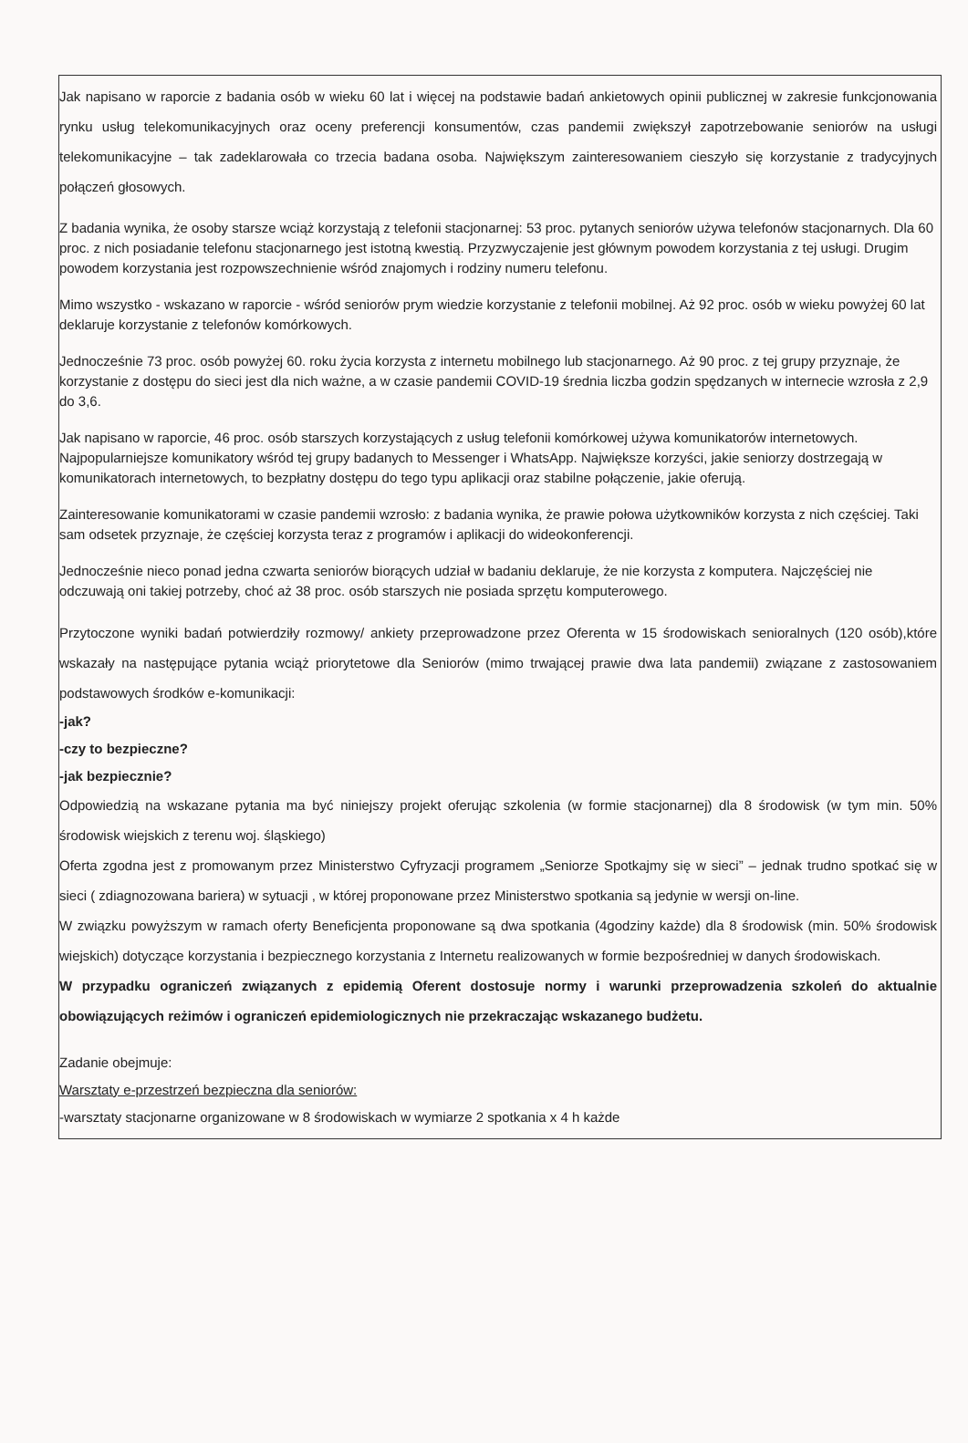Jak napisano w raporcie z badania osób w wieku 60 lat i więcej na podstawie badań ankietowych opinii publicznej w zakresie funkcjonowania rynku usług telekomunikacyjnych oraz oceny preferencji konsumentów, czas pandemii zwiększył zapotrzebowanie seniorów na usługi telekomunikacyjne – tak zadeklarowała co trzecia badana osoba. Największym zainteresowaniem cieszyło się korzystanie z tradycyjnych połączeń głosowych.
Z badania wynika, że osoby starsze wciąż korzystają z telefonii stacjonarnej: 53 proc. pytanych seniorów używa telefonów stacjonarnych. Dla 60 proc. z nich posiadanie telefonu stacjonarnego jest istotną kwestią. Przyzwyczajenie jest głównym powodem korzystania z tej usługi. Drugim powodem korzystania jest rozpowszechnienie wśród znajomych i rodziny numeru telefonu.
Mimo wszystko - wskazano w raporcie - wśród seniorów prym wiedzie korzystanie z telefonii mobilnej. Aż 92 proc. osób w wieku powyżej 60 lat deklaruje korzystanie z telefonów komórkowych.
Jednocześnie 73 proc. osób powyżej 60. roku życia korzysta z internetu mobilnego lub stacjonarnego. Aż 90 proc. z tej grupy przyznaje, że korzystanie z dostępu do sieci jest dla nich ważne, a w czasie pandemii COVID-19 średnia liczba godzin spędzanych w internecie wzrosła z 2,9 do 3,6.
Jak napisano w raporcie, 46 proc. osób starszych korzystających z usług telefonii komórkowej używa komunikatorów internetowych. Najpopularniejsze komunikatory wśród tej grupy badanych to Messenger i WhatsApp. Największe korzyści, jakie seniorzy dostrzegają w komunikatorach internetowych, to bezpłatny dostępu do tego typu aplikacji oraz stabilne połączenie, jakie oferują.
Zainteresowanie komunikatorami w czasie pandemii wzrosło: z badania wynika, że prawie połowa użytkowników korzysta z nich częściej. Taki sam odsetek przyznaje, że częściej korzysta teraz z programów i aplikacji do wideokonferencji.
Jednocześnie nieco ponad jedna czwarta seniorów biorących udział w badaniu deklaruje, że nie korzysta z komputera. Najczęściej nie odczuwają oni takiej potrzeby, choć aż 38 proc. osób starszych nie posiada sprzętu komputerowego.
Przytoczone wyniki badań potwierdziły rozmowy/ ankiety przeprowadzone przez Oferenta w 15 środowiskach senioralnych (120 osób),które wskazały na następujące pytania wciąż priorytetowe dla Seniorów (mimo trwającej prawie dwa lata pandemii) związane z zastosowaniem podstawowych środków e-komunikacji:
-jak?
-czy to bezpieczne?
-jak bezpiecznie?
Odpowiedzią na wskazane pytania ma być niniejszy projekt oferując szkolenia (w formie stacjonarnej) dla 8 środowisk (w tym min. 50% środowisk wiejskich z terenu woj. śląskiego)
Oferta zgodna jest z promowanym przez Ministerstwo Cyfryzacji programem „Seniorze Spotkajmy się w sieci” – jednak trudno spotkać się w sieci ( zdiagnozowana bariera) w sytuacji , w której proponowane przez Ministerstwo spotkania są jedynie w wersji on-line.
W związku powyższym w ramach oferty Beneficjenta proponowane są dwa spotkania (4godziny każde) dla 8 środowisk (min. 50% środowisk wiejskich) dotyczące korzystania i bezpiecznego korzystania z Internetu realizowanych w formie bezpośredniej w danych środowiskach.
W przypadku ograniczeń związanych z epidemią Oferent dostosuje normy i warunki przeprowadzenia szkoleń do aktualnie obowiązujących reżimów i ograniczeń epidemiologicznych nie przekraczając wskazanego budżetu.
Zadanie obejmuje:
Warsztaty e-przestrzeń bezpieczna dla seniorów:
-warsztaty stacjonarne organizowane w 8 środowiskach w wymiarze 2 spotkania x 4 h każde